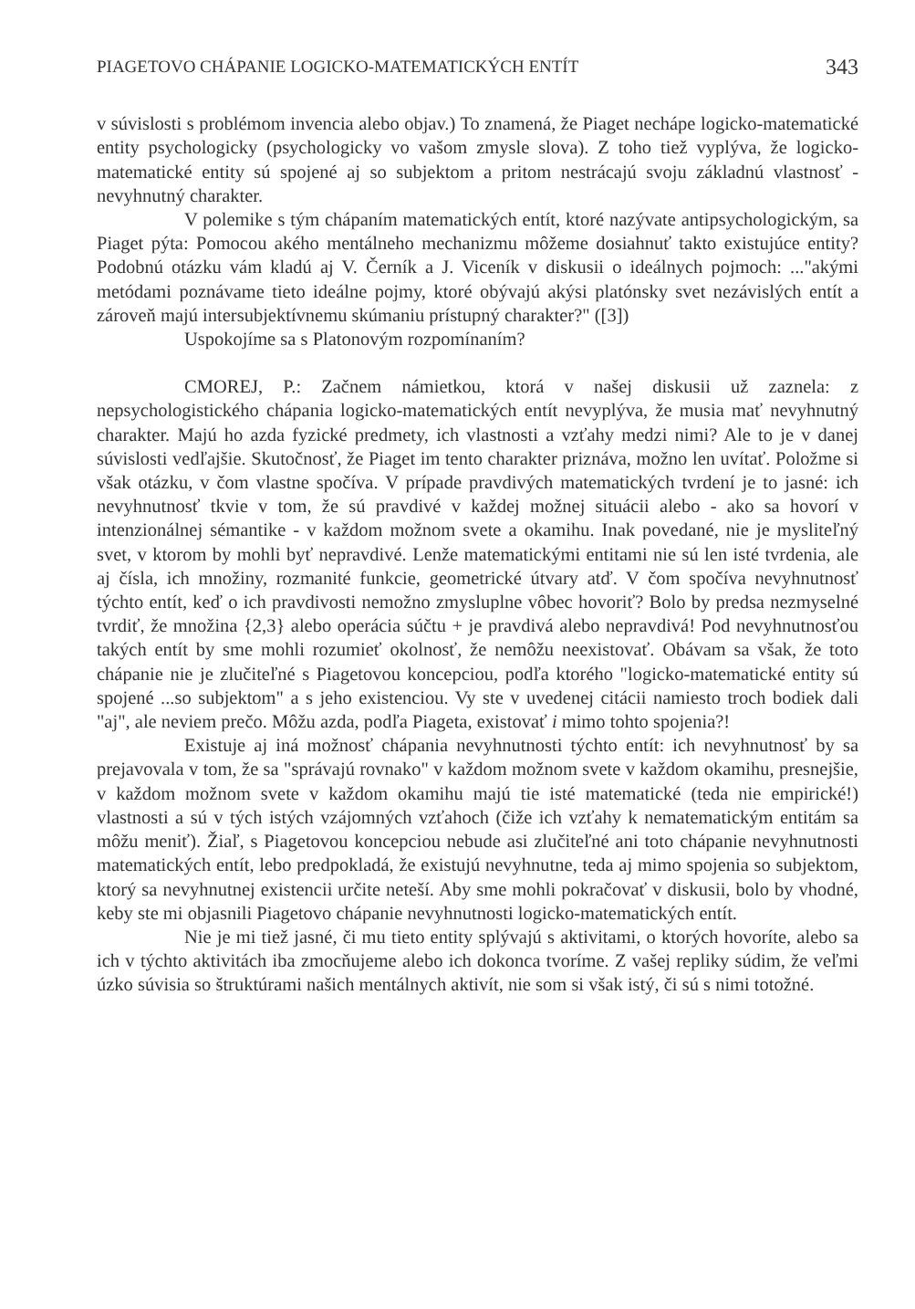PIAGETOVO CHÁPANIE LOGICKO-MATEMATICKÝCH ENTÍT 343
v súvislosti s problémom invencia alebo objav.) To znamená, že Piaget nechápe logicko-matematické entity psychologicky (psychologicky vo vašom zmysle slova). Z toho tiež vyplýva, že logicko-matematické entity sú spojené aj so subjektom a pritom nestrácajú svoju základnú vlastnosť - nevyhnutný charakter.
V polemike s tým chápaním matematických entít, ktoré nazývate antipsychologickým, sa Piaget pýta: Pomocou akého mentálneho mechanizmu môžeme dosiahnuť takto existujúce entity? Podobnú otázku vám kladú aj V. Černík a J. Viceník v diskusii o ideálnych pojmoch: ..."akými metódami poznávame tieto ideálne pojmy, ktoré obývajú akýsi platónsky svet nezávislých entít a zároveň majú intersubjektívnemu skúmaniu prístupný charakter?" ([3])
Uspokojíme sa s Platonovým rozpomínaním?
CMOREJ, P.: Začnem námietkou, ktorá v našej diskusii už zaznela: z nepsychologistického chápania logicko-matematických entít nevyplýva, že musia mať nevyhnutný charakter. Majú ho azda fyzické predmety, ich vlastnosti a vzťahy medzi nimi? Ale to je v danej súvislosti vedľajšie. Skutočnosť, že Piaget im tento charakter priznáva, možno len uvítať. Položme si však otázku, v čom vlastne spočíva. V prípade pravdivých matematických tvrdení je to jasné: ich nevyhnutnosť tkvie v tom, že sú pravdivé v každej možnej situácii alebo - ako sa hovorí v intenzionálnej sémantike - v každom možnom svete a okamihu. Inak povedané, nie je mysliteľný svet, v ktorom by mohli byť nepravdivé. Lenže matematickými entitami nie sú len isté tvrdenia, ale aj čísla, ich množiny, rozmanité funkcie, geometrické útvary atď. V čom spočíva nevyhnutnosť týchto entít, keď o ich pravdivosti nemožno zmysluplne vôbec hovoriť? Bolo by predsa nezmyselné tvrdiť, že množina {2,3} alebo operácia súčtu + je pravdivá alebo nepravdivá! Pod nevyhnutnosťou takých entít by sme mohli rozumieť okolnosť, že nemôžu neexistovať. Obávam sa však, že toto chápanie nie je zlučiteľné s Piagetovou koncepciou, podľa ktorého "logicko-matematické entity sú spojené ...so subjektom" a s jeho existenciou. Vy ste v uvedenej citácii namiesto troch bodiek dali "aj", ale neviem prečo. Môžu azda, podľa Piageta, existovať i mimo tohto spojenia?!
Existuje aj iná možnosť chápania nevyhnutnosti týchto entít: ich nevyhnutnosť by sa prejavovala v tom, že sa "správajú rovnako" v každom možnom svete v každom okamihu, presnejšie, v každom možnom svete v každom okamihu majú tie isté matematické (teda nie empirické!) vlastnosti a sú v tých istých vzájomných vzťahoch (čiže ich vzťahy k nematematickým entitám sa môžu meniť). Žiaľ, s Piagetovou koncepciou nebude asi zlučiteľné ani toto chápanie nevyhnutnosti matematických entít, lebo predpokladá, že existujú nevyhnutne, teda aj mimo spojenia so subjektom, ktorý sa nevyhnutnej existencii určite neteší. Aby sme mohli pokračovať v diskusii, bolo by vhodné, keby ste mi objasnili Piagetovo chápanie nevyhnutnosti logicko-matematických entít.
Nie je mi tiež jasné, či mu tieto entity splývajú s aktivitami, o ktorých hovoríte, alebo sa ich v týchto aktivitách iba zmocňujeme alebo ich dokonca tvoríme. Z vašej repliky súdim, že veľmi úzko súvisia so štruktúrami našich mentálnych aktivít, nie som si však istý, či sú s nimi totožné.